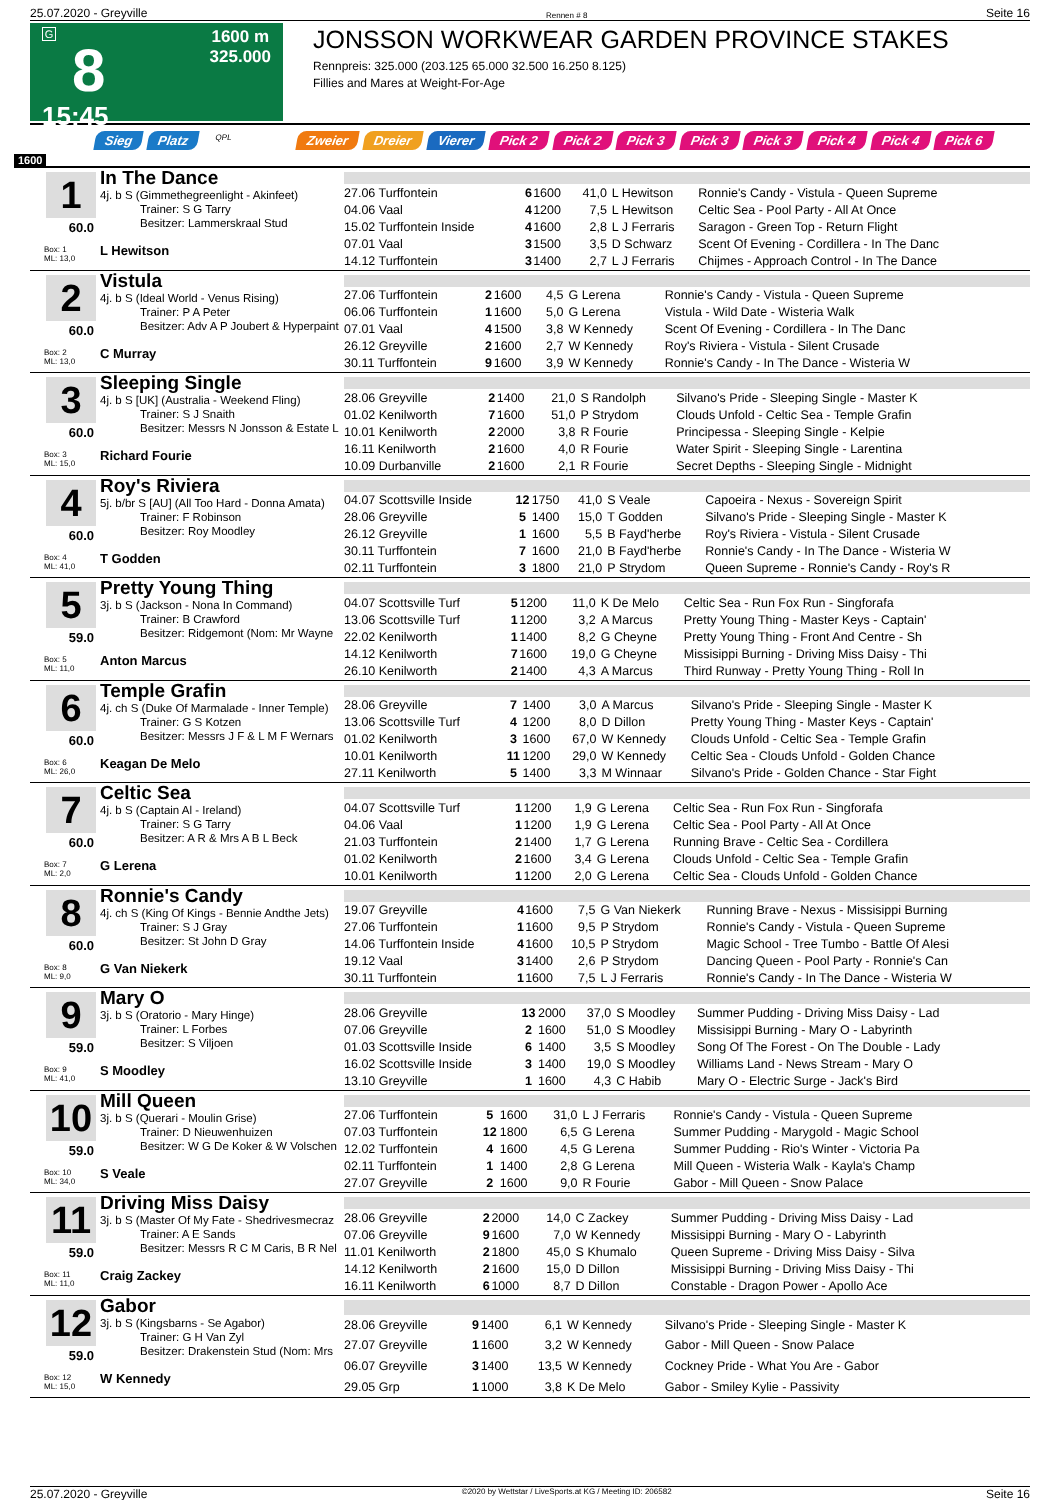25.07.2020 - Greyville Rennen # 8 Seite 16
G
8
15:45
1600 m
325.000
JONSSON WORKWEAR GARDEN PROVINCE STAKES
Rennpreis: 325.000 (203.125 65.000 32.500 16.250 8.125)
Fillies and Mares at Weight-For-Age
Sieg Platz QPL Zweier Dreier Vierer Pick 2 Pick 2 Pick 3 Pick 3 Pick 3 Pick 4 Pick 4 Pick 6
1600
1
60.0
Box: 1
ML: 13,0
In The Dance
4j. b S (Gimmethegreenlight - Akinfeet)
Trainer: S G Tarry
Besitzer: Lammerskraal Stud
L Hewitson
| 27.06 Turffontein | 6 | 1600 | 41,0 | L Hewitson | Ronnie's Candy - Vistula - Queen Supreme |
| 04.06 Vaal | 4 | 1200 | 7,5 | L Hewitson | Celtic Sea - Pool Party - All At Once |
| 15.02 Turffontein Inside | 4 | 1600 | 2,8 | L J Ferraris | Saragon - Green Top - Return Flight |
| 07.01 Vaal | 3 | 1500 | 3,5 | D Schwarz | Scent Of Evening - Cordillera - In The Danc |
| 14.12 Turffontein | 3 | 1400 | 2,7 | L J Ferraris | Chijmes - Approach Control - In The Dance |
2
60.0
Box: 2
ML: 13,0
Vistula
4j. b S (Ideal World - Venus Rising)
Trainer: P A Peter
Besitzer: Adv A P Joubert & Hyperpaint
C Murray
| 27.06 Turffontein | 2 | 1600 | 4,5 | G Lerena | Ronnie's Candy - Vistula - Queen Supreme |
| 06.06 Turffontein | 1 | 1600 | 5,0 | G Lerena | Vistula - Wild Date - Wisteria Walk |
| 07.01 Vaal | 4 | 1500 | 3,8 | W Kennedy | Scent Of Evening - Cordillera - In The Danc |
| 26.12 Greyville | 2 | 1600 | 2,7 | W Kennedy | Roy's Riviera - Vistula - Silent Crusade |
| 30.11 Turffontein | 9 | 1600 | 3,9 | W Kennedy | Ronnie's Candy - In The Dance - Wisteria W |
3
60.0
Box: 3
ML: 15,0
Sleeping Single
4j. b S [UK] (Australia - Weekend Fling)
Trainer: S J Snaith
Besitzer: Messrs N Jonsson & Estate L
Richard Fourie
| 28.06 Greyville | 2 | 1400 | 21,0 | S Randolph | Silvano's Pride - Sleeping Single - Master K |
| 01.02 Kenilworth | 7 | 1600 | 51,0 | P Strydom | Clouds Unfold - Celtic Sea - Temple Grafin |
| 10.01 Kenilworth | 2 | 2000 | 3,8 | R Fourie | Principessa - Sleeping Single - Kelpie |
| 16.11 Kenilworth | 2 | 1600 | 4,0 | R Fourie | Water Spirit - Sleeping Single - Larentina |
| 10.09 Durbanville | 2 | 1600 | 2,1 | R Fourie | Secret Depths - Sleeping Single - Midnight |
4
60.0
Box: 4
ML: 41,0
Roy's Riviera
5j. b/br S [AU] (All Too Hard - Donna Amata)
Trainer: F Robinson
Besitzer: Roy Moodley
T Godden
| 04.07 Scottsville Inside | 12 | 1750 | 41,0 | S Veale | Capoeira - Nexus - Sovereign Spirit |
| 28.06 Greyville | 5 | 1400 | 15,0 | T Godden | Silvano's Pride - Sleeping Single - Master K |
| 26.12 Greyville | 1 | 1600 | 5,5 | B Fayd'herbe | Roy's Riviera - Vistula - Silent Crusade |
| 30.11 Turffontein | 7 | 1600 | 21,0 | B Fayd'herbe | Ronnie's Candy - In The Dance - Wisteria W |
| 02.11 Turffontein | 3 | 1800 | 21,0 | P Strydom | Queen Supreme - Ronnie's Candy - Roy's R |
5
59.0
Box: 5
ML: 11,0
Pretty Young Thing
3j. b S (Jackson - Nona In Command)
Trainer: B Crawford
Besitzer: Ridgemont (Nom: Mr Wayne
Anton Marcus
| 04.07 Scottsville Turf | 5 | 1200 | 11,0 | K De Melo | Celtic Sea - Run Fox Run - Singforafa |
| 13.06 Scottsville Turf | 1 | 1200 | 3,2 | A Marcus | Pretty Young Thing - Master Keys - Captain' |
| 22.02 Kenilworth | 1 | 1400 | 8,2 | G Cheyne | Pretty Young Thing - Front And Centre - Sh |
| 14.12 Kenilworth | 7 | 1600 | 19,0 | G Cheyne | Missisippi Burning - Driving Miss Daisy - Thi |
| 26.10 Kenilworth | 2 | 1400 | 4,3 | A Marcus | Third Runway - Pretty Young Thing - Roll In |
6
60.0
Box: 6
ML: 26,0
Temple Grafin
4j. ch S (Duke Of Marmalade - Inner Temple)
Trainer: G S Kotzen
Besitzer: Messrs J F & L M F Wernars
Keagan De Melo
| 28.06 Greyville | 7 | 1400 | 3,0 | A Marcus | Silvano's Pride - Sleeping Single - Master K |
| 13.06 Scottsville Turf | 4 | 1200 | 8,0 | D Dillon | Pretty Young Thing - Master Keys - Captain' |
| 01.02 Kenilworth | 3 | 1600 | 67,0 | W Kennedy | Clouds Unfold - Celtic Sea - Temple Grafin |
| 10.01 Kenilworth | 11 | 1200 | 29,0 | W Kennedy | Celtic Sea - Clouds Unfold - Golden Chance |
| 27.11 Kenilworth | 5 | 1400 | 3,3 | M Winnaar | Silvano's Pride - Golden Chance - Star Fight |
7
60.0
Box: 7
ML: 2,0
Celtic Sea
4j. b S (Captain Al - Ireland)
Trainer: S G Tarry
Besitzer: A R & Mrs A B L Beck
G Lerena
| 04.07 Scottsville Turf | 1 | 1200 | 1,9 | G Lerena | Celtic Sea - Run Fox Run - Singforafa |
| 04.06 Vaal | 1 | 1200 | 1,9 | G Lerena | Celtic Sea - Pool Party - All At Once |
| 21.03 Turffontein | 2 | 1400 | 1,7 | G Lerena | Running Brave - Celtic Sea - Cordillera |
| 01.02 Kenilworth | 2 | 1600 | 3,4 | G Lerena | Clouds Unfold - Celtic Sea - Temple Grafin |
| 10.01 Kenilworth | 1 | 1200 | 2,0 | G Lerena | Celtic Sea - Clouds Unfold - Golden Chance |
8
60.0
Box: 8
ML: 9,0
Ronnie's Candy
4j. ch S (King Of Kings - Bennie Andthe Jets)
Trainer: S J Gray
Besitzer: St John D Gray
G Van Niekerk
| 19.07 Greyville | 4 | 1600 | 7,5 | G Van Niekerk | Running Brave - Nexus - Missisippi Burning |
| 27.06 Turffontein | 1 | 1600 | 9,5 | P Strydom | Ronnie's Candy - Vistula - Queen Supreme |
| 14.06 Turffontein Inside | 4 | 1600 | 10,5 | P Strydom | Magic School - Tree Tumbo - Battle Of Alesi |
| 19.12 Vaal | 3 | 1400 | 2,6 | P Strydom | Dancing Queen - Pool Party - Ronnie's Can |
| 30.11 Turffontein | 1 | 1600 | 7,5 | L J Ferraris | Ronnie's Candy - In The Dance - Wisteria W |
9
59.0
Box: 9
ML: 41,0
Mary O
3j. b S (Oratorio - Mary Hinge)
Trainer: L Forbes
Besitzer: S Viljoen
S Moodley
| 28.06 Greyville | 13 | 2000 | 37,0 | S Moodley | Summer Pudding - Driving Miss Daisy - Lad |
| 07.06 Greyville | 2 | 1600 | 51,0 | S Moodley | Missisippi Burning - Mary O - Labyrinth |
| 01.03 Scottsville Inside | 6 | 1400 | 3,5 | S Moodley | Song Of The Forest - On The Double - Lady |
| 16.02 Scottsville Inside | 3 | 1400 | 19,0 | S Moodley | Williams Land - News Stream - Mary O |
| 13.10 Greyville | 1 | 1600 | 4,3 | C Habib | Mary O - Electric Surge - Jack's Bird |
10
59.0
Box: 10
ML: 34,0
Mill Queen
3j. b S (Querari - Moulin Grise)
Trainer: D Nieuwenhuizen
Besitzer: W G De Koker & W Volschen
S Veale
| 27.06 Turffontein | 5 | 1600 | 31,0 | L J Ferraris | Ronnie's Candy - Vistula - Queen Supreme |
| 07.03 Turffontein | 12 | 1800 | 6,5 | G Lerena | Summer Pudding - Marygold - Magic School |
| 12.02 Turffontein | 4 | 1600 | 4,5 | G Lerena | Summer Pudding - Rio's Winter - Victoria Pa |
| 02.11 Turffontein | 1 | 1400 | 2,8 | G Lerena | Mill Queen - Wisteria Walk - Kayla's Champ |
| 27.07 Greyville | 2 | 1600 | 9,0 | R Fourie | Gabor - Mill Queen - Snow Palace |
11
59.0
Box: 11
ML: 11,0
Driving Miss Daisy
3j. b S (Master Of My Fate - Shedrivesmecraz
Trainer: A E Sands
Besitzer: Messrs R C M Caris, B R Nel
Craig Zackey
| 28.06 Greyville | 2 | 2000 | 14,0 | C Zackey | Summer Pudding - Driving Miss Daisy - Lad |
| 07.06 Greyville | 9 | 1600 | 7,0 | W Kennedy | Missisippi Burning - Mary O - Labyrinth |
| 11.01 Kenilworth | 2 | 1800 | 45,0 | S Khumalo | Queen Supreme - Driving Miss Daisy - Silva |
| 14.12 Kenilworth | 2 | 1600 | 15,0 | D Dillon | Missisippi Burning - Driving Miss Daisy - Thi |
| 16.11 Kenilworth | 6 | 1000 | 8,7 | D Dillon | Constable - Dragon Power - Apollo Ace |
12
59.0
Box: 12
ML: 15,0
Gabor
3j. b S (Kingsbarns - Se Agabor)
Trainer: G H Van Zyl
Besitzer: Drakenstein Stud (Nom: Mrs
W Kennedy
| 28.06 Greyville | 9 | 1400 | 6,1 | W Kennedy | Silvano's Pride - Sleeping Single - Master K |
| 27.07 Greyville | 1 | 1600 | 3,2 | W Kennedy | Gabor - Mill Queen - Snow Palace |
| 06.07 Greyville | 3 | 1400 | 13,5 | W Kennedy | Cockney Pride - What You Are - Gabor |
| 29.05 Grp | 1 | 1000 | 3,8 | K De Melo | Gabor - Smiley Kylie - Passivity |
25.07.2020 - Greyville ©2020 by Wettstar / LiveSports.at KG / Meeting ID: 206582 Seite 16